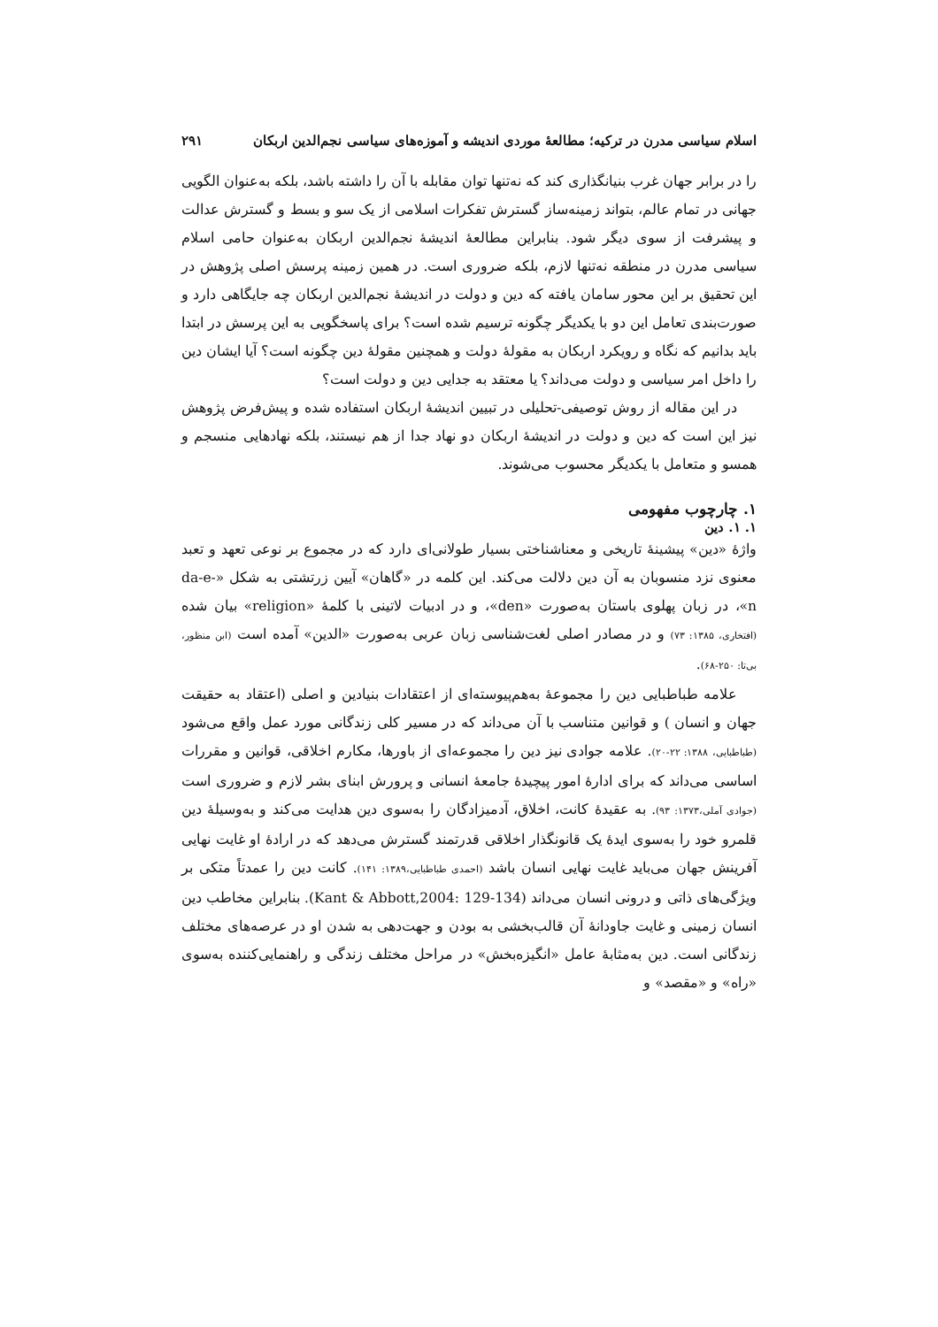اسلام سیاسی مدرن در ترکیه؛ مطالعهٔ موردی اندیشه و آموزه‌های سیاسی نجم‌الدین اربکان ۲۹۱
را در برابر جهان غرب بنیانگذاری کند که نه‌تنها توان مقابله با آن را داشته باشد، بلکه به‌عنوان الگویی جهانی در تمام عالم، بتواند زمینه‌ساز گسترش تفکرات اسلامی از یک سو و بسط و گسترش عدالت و پیشرفت از سوی دیگر شود. بنابراین مطالعهٔ اندیشهٔ نجم‌الدین اربکان به‌عنوان حامی اسلام سیاسی مدرن در منطقه نه‌تنها لازم، بلکه ضروری است. در همین زمینه پرسش اصلی پژوهش در این تحقیق بر این محور سامان یافته که دین و دولت در اندیشهٔ نجم‌الدین اربکان چه جایگاهی دارد و صورت‌بندی تعامل این دو با یکدیگر چگونه ترسیم شده است؟ برای پاسخگویی به این پرسش در ابتدا باید بدانیم که نگاه و رویکرد اربکان به مقولهٔ دولت و همچنین مقولهٔ دین چگونه است؟ آیا ایشان دین را داخل امر سیاسی و دولت می‌داند؟ یا معتقد به جدایی دین و دولت است؟
در این مقاله از روش توصیفی-تحلیلی در تبیین اندیشهٔ اربکان استفاده شده و پیش‌فرض پژوهش نیز این است که دین و دولت در اندیشهٔ اربکان دو نهاد جدا از هم نیستند، بلکه نهادهایی منسجم و همسو و متعامل با یکدیگر محسوب می‌شوند.
۱. چارچوب مفهومی
۱. ۱. دین
واژهٔ «دین» پیشینهٔ تاریخی و معناشناختی بسیار طولانی‌ای دارد که در مجموع بر نوعی تعهد و تعبد معنوی نزد منسوبان به آن دین دلالت می‌کند. این کلمه در «گاهان» آیین زرتشتی به شکل «da-e-n»، در زبان پهلوی باستان به‌صورت «den»، و در ادبیات لاتینی با کلمهٔ «religion» بیان شده (افتخاری، ۱۳۸۵: ۷۳) و در مصادر اصلی لغت‌شناسی زبان عربی به‌صورت «الدین» آمده است (ابن منظور، بی‌تا: ۲۵۰-۶۸).
علامه طباطبایی دین را مجموعهٔ به‌هم‌پیوسته‌ای از اعتقادات بنیادین و اصلی (اعتقاد به حقیقت جهان و انسان ) و قوانین متناسب با آن می‌داند که در مسیر کلی زندگانی مورد عمل واقع می‌شود (طباطبایی، ۱۳۸۸: ۲۲-۲۰). علامه جوادی نیز دین را مجموعه‌ای از باورها، مکارم اخلاقی، قوانین و مقررات اساسی می‌داند که برای ادارهٔ امور پیچیدهٔ جامعهٔ انسانی و پرورش ابنای بشر لازم و ضروری است (جوادی آملی،۱۳۷۳: ۹۳). به عقیدهٔ کانت، اخلاق، آدمیزادگان را به‌سوی دین هدایت می‌کند و به‌وسیلهٔ دین قلمرو خود را به‌سوی ایدهٔ یک قانونگذار اخلاقی قدرتمند گسترش می‌دهد که در ارادهٔ او غایت نهایی آفرینش جهان می‌باید غایت نهایی انسان باشد (احمدی طباطبایی،۱۳۸۹: ۱۴۱). کانت دین را عمدتاً متکی بر ویژگی‌های ذاتی و درونی انسان می‌داند (Kant & Abbott,2004: 129-134). بنابراین مخاطب دین انسان زمینی و غایت جاودانهٔ آن قالب‌بخشی به بودن و جهت‌دهی به شدن او در عرصه‌های مختلف زندگانی است. دین به‌مثابهٔ عامل «انگیزه‌بخش» در مراحل مختلف زندگی و راهنمایی‌کننده به‌سوی «راه» و «مقصد» و